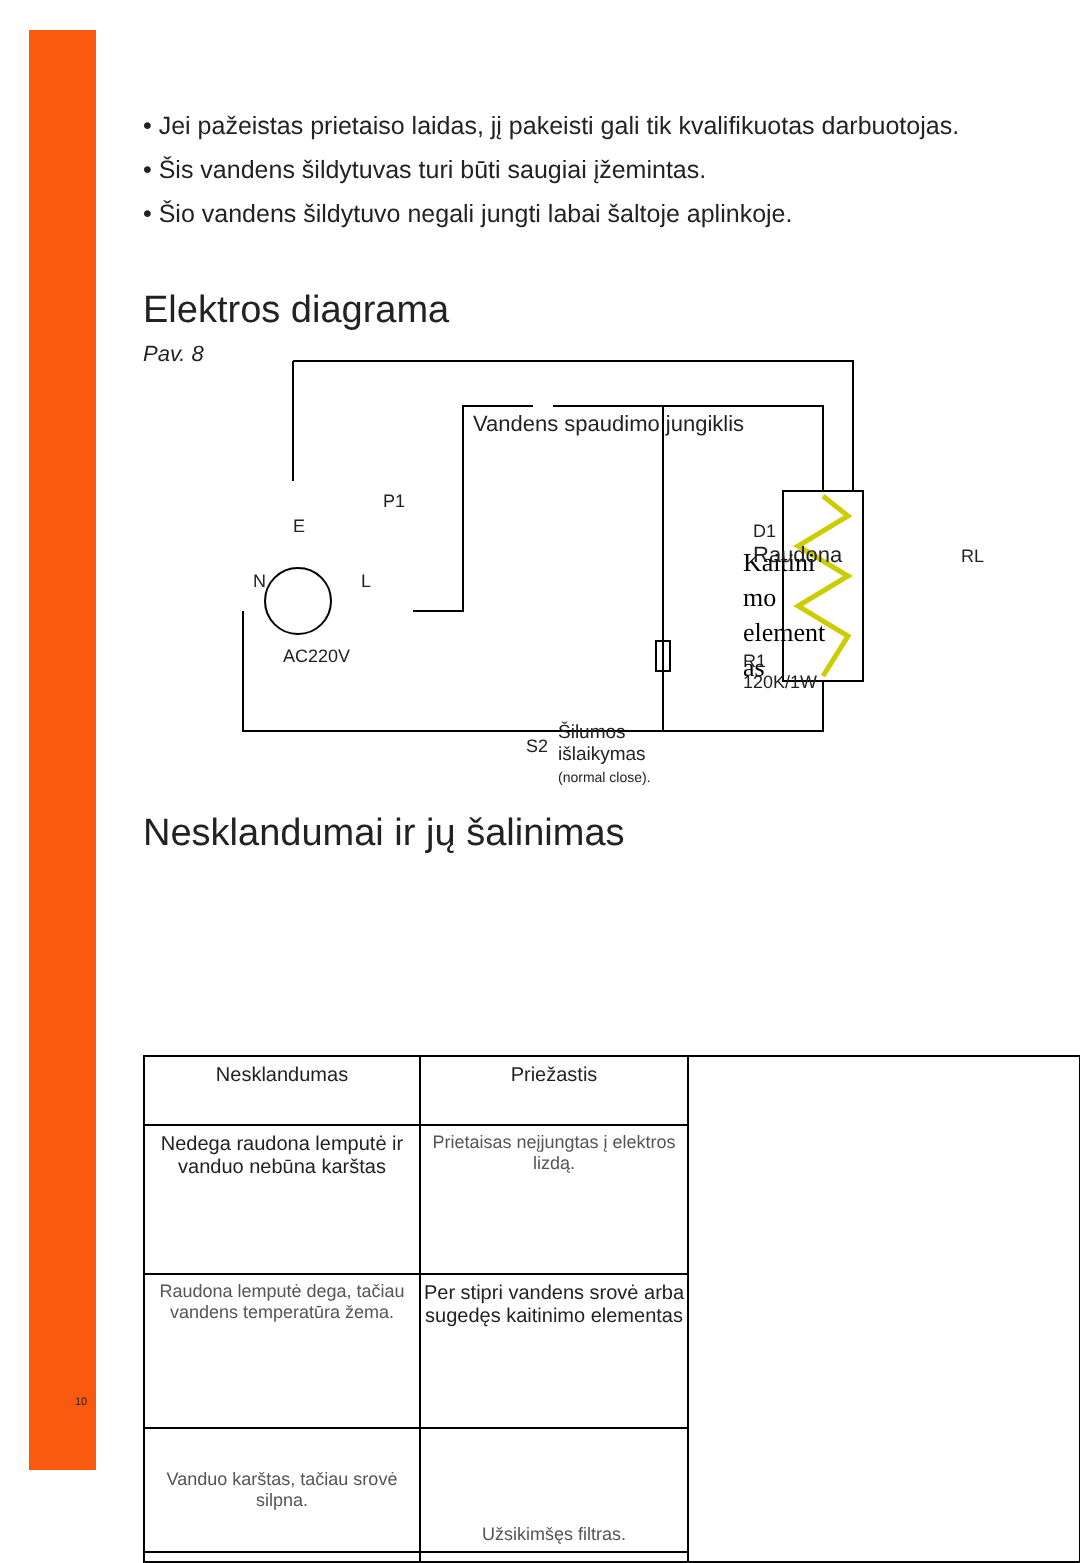10
• Jei pažeistas prietaiso laidas, jį pakeisti gali tik kvalifikuotas darbuotojas.
• Šis vandens šildytuvas turi būti saugiai įžemintas.
• Šio vandens šildytuvo negali jungti labai šaltoje aplinkoje.
Elektros diagrama
Pav. 8
Kaitini
mo
element
as
Vandens spaudimo jungiklis
P1
E
N L
AC220V
D1
Raudona
RL
R1
120K/1W
S2
Šilumos
išlaikymas
(normal close).
Nesklandumai ir jų šalinimas
| Nesklandumas | Priežastis | |
| Nedega raudona lemputė ir vanduo nebūna karštas | Prietaisas neįjungtas į elektros lizdą. | |
| Raudona lemputė dega, tačiau vandens temperatūra žema. | Per stipri vandens srovė arba sugedęs kaitinimo elementas | |
| Vanduo karštas, tačiau srovė silpna. | Užsikimšęs filtras. | |